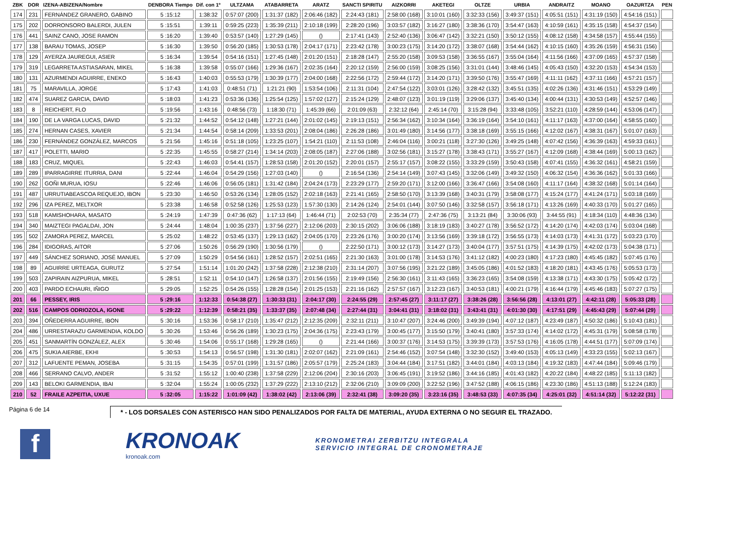| ZBK | DOR | IZENA-ABIZENA/Nombre | DENBORA Tiempo | Dif. con 1º | ULTZAMA | ATABARRETA | ARATZ | SANCTI SPIRITU | AIZKORRI | AKETEGI | OLTZE | URBIA | ANDRAITZ | MOANO | OAZURTZA | PEN |
| --- | --- | --- | --- | --- | --- | --- | --- | --- | --- | --- | --- | --- | --- | --- | --- | --- |
| 174 | 231 | FERNÁNDEZ GRANERO, GABINO | 5 :15:12 | 1:38:32 | 0:57:07 (200) | 1:31:37 (182) | 2:06:46 (182) | 2:24:43 (181) | 2:58:00 (168) | 3:10:01 (160) | 3:32:33 (156) | 3:49:37 (151) | 4:05:51 (151) | 4:31:19 (150) | 4:54:16 (151) | |
| 175 | 202 | DORRONSORO BALERDI, JULEN | 5 :15:51 | 1:39:11 | 0:59:25 (223) | 1:35:39 (211) | 2:10:18 (199) | 2:28:20 (196) | 3:03:57 (182) | 3:16:27 (180) | 3:38:36 (170) | 3:54:47 (163) | 4:10:59 (161) | 4:35:15 (158) | 4:54:37 (154) | |
| 176 | 441 | SAINZ CANO, JOSE RAMON | 5 :16:20 | 1:39:40 | 0:53:57 (140) | 1:27:29 (145) | () | 2:17:41 (143) | 2:52:40 (136) | 3:06:47 (142) | 3:32:21 (150) | 3:50:12 (155) | 4:08:12 (158) | 4:34:58 (157) | 4:55:44 (155) | |
| 177 | 138 | BARAU TOMAS, JOSEP | 5 :16:30 | 1:39:50 | 0:56:20 (185) | 1:30:53 (178) | 2:04:17 (171) | 2:23:42 (178) | 3:00:23 (175) | 3:14:20 (172) | 3:38:07 (168) | 3:54:44 (162) | 4:10:15 (160) | 4:35:26 (159) | 4:56:31 (156) | |
| 178 | 129 | AYERZA JAUREGUI, ASIER | 5 :16:34 | 1:39:54 | 0:54:16 (151) | 1:27:45 (148) | 2:01:20 (151) | 2:18:28 (147) | 2:55:20 (158) | 3:09:53 (158) | 3:36:55 (167) | 3:55:04 (164) | 4:11:56 (166) | 4:37:09 (165) | 4:57:37 (158) | |
| 179 | 319 | LEGARRETA ASTIASARAN, MIKEL | 5 :16:38 | 1:39:58 | 0:55:07 (166) | 1:29:36 (167) | 2:02:35 (164) | 2:20:12 (159) | 2:56:00 (159) | 3:08:25 (156) | 3:31:01 (144) | 3:48:46 (145) | 4:05:43 (150) | 4:32:20 (153) | 4:54:34 (153) | |
| 180 | 131 | AZURMENDI AGUIRRE, ENEKO | 5 :16:43 | 1:40:03 | 0:55:53 (179) | 1:30:39 (177) | 2:04:00 (168) | 2:22:56 (172) | 2:59:44 (172) | 3:14:20 (171) | 3:39:50 (176) | 3:55:47 (169) | 4:11:11 (162) | 4:37:11 (166) | 4:57:21 (157) | |
| 181 | 75 | MARAVILLA, JORGE | 5 :17:43 | 1:41:03 | 0:48:51 (71) | 1:21:21 (90) | 1:53:54 (106) | 2:11:31 (104) | 2:47:54 (122) | 3:03:01 (126) | 3:28:42 (132) | 3:45:51 (135) | 4:02:26 (136) | 4:31:46 (151) | 4:53:29 (149) | |
| 182 | 474 | SUAREZ GARCIA, DAVID | 5 :18:03 | 1:41:23 | 0:53:36 (136) | 1:25:54 (125) | 1:57:02 (127) | 2:15:24 (129) | 2:48:07 (123) | 3:01:19 (119) | 3:29:06 (137) | 3:45:40 (134) | 4:00:44 (131) | 4:30:53 (149) | 4:52:57 (146) | |
| 183 | 8 | REICHERT, FLO | 5 :19:56 | 1:43:16 | 0:48:56 (73) | 1:18:30 (71) | 1:45:39 (66) | 2:01:09 (63) | 2:32:12 (64) | 2:45:14 (70) | 3:15:28 (94) | 3:33:48 (105) | 3:52:21 (110) | 4:28:59 (144) | 4:53:06 (147) | |
| 184 | 190 | DE LA VARGA LUCAS, DAVID | 5 :21:32 | 1:44:52 | 0:54:12 (148) | 1:27:21 (144) | 2:01:02 (145) | 2:19:13 (151) | 2:56:34 (162) | 3:10:34 (164) | 3:36:19 (164) | 3:54:10 (161) | 4:11:17 (163) | 4:37:00 (164) | 4:58:55 (160) | |
| 185 | 274 | HERNAN CASES, XAVIER | 5 :21:34 | 1:44:54 | 0:58:14 (209) | 1:33:53 (201) | 2:08:04 (186) | 2:26:28 (186) | 3:01:49 (180) | 3:14:56 (177) | 3:38:18 (169) | 3:55:15 (166) | 4:12:02 (167) | 4:38:31 (167) | 5:01:07 (163) | |
| 186 | 230 | FERNÁNDEZ GONZÁLEZ, MARCOS | 5 :21:56 | 1:45:16 | 0:51:18 (105) | 1:23:25 (107) | 1:54:21 (110) | 2:11:53 (108) | 2:46:04 (116) | 3:00:21 (118) | 3:27:30 (126) | 3:49:25 (148) | 4:07:42 (156) | 4:36:39 (163) | 4:59:33 (161) | |
| 187 | 417 | POLETTI, MARIO | 5 :22:35 | 1:45:55 | 0:58:27 (214) | 1:34:14 (203) | 2:08:05 (187) | 2:27:06 (188) | 3:02:56 (181) | 3:15:27 (178) | 3:38:43 (171) | 3:55:27 (167) | 4:12:09 (168) | 4:38:44 (169) | 5:00:13 (162) | |
| 188 | 183 | CRUZ, MIQUEL | 5 :22:43 | 1:46:03 | 0:54:41 (157) | 1:28:53 (158) | 2:01:20 (152) | 2:20:01 (157) | 2:55:17 (157) | 3:08:22 (155) | 3:33:29 (159) | 3:50:43 (158) | 4:07:41 (155) | 4:36:32 (161) | 4:58:21 (159) | |
| 189 | 289 | IPARRAGIRRE ITURRIA, DANI | 5 :22:44 | 1:46:04 | 0:54:29 (156) | 1:27:03 (140) | () | 2:16:54 (136) | 2:54:14 (149) | 3:07:43 (145) | 3:32:06 (149) | 3:49:32 (150) | 4:06:32 (154) | 4:36:36 (162) | 5:01:33 (166) | |
| 190 | 262 | GOÑI MURUA, IOSU | 5 :22:46 | 1:46:06 | 0:56:05 (181) | 1:31:42 (184) | 2:04:24 (173) | 2:23:29 (177) | 2:59:20 (171) | 3:12:00 (166) | 3:36:47 (166) | 3:54:08 (160) | 4:11:17 (164) | 4:38:32 (168) | 5:01:14 (164) | |
| 191 | 487 | URRUTIABEASCOA REQUEJO, IBON | 5 :23:30 | 1:46:50 | 0:53:26 (134) | 1:28:05 (152) | 2:02:18 (163) | 2:21:41 (165) | 2:58:50 (170) | 3:13:39 (168) | 3:40:31 (179) | 3:58:08 (177) | 4:15:24 (177) | 4:41:24 (171) | 5:03:18 (169) | |
| 192 | 296 | IZA PEREZ, MELTXOR | 5 :23:38 | 1:46:58 | 0:52:58 (126) | 1:25:53 (123) | 1:57:30 (130) | 2:14:26 (124) | 2:54:01 (144) | 3:07:50 (146) | 3:32:58 (157) | 3:56:18 (171) | 4:13:26 (169) | 4:40:33 (170) | 5:01:27 (165) | |
| 193 | 518 | KAMISHOHARA, MASATO | 5 :24:19 | 1:47:39 | 0:47:36 (62) | 1:17:13 (64) | 1:46:44 (71) | 2:02:53 (70) | 2:35:34 (77) | 2:47:36 (75) | 3:13:21 (84) | 3:30:06 (93) | 3:44:55 (91) | 4:18:34 (110) | 4:48:36 (134) | |
| 194 | 340 | MAIZTEGI PAGALDAI, JON | 5 :24:44 | 1:48:04 | 1:00:35 (237) | 1:37:56 (227) | 2:12:06 (203) | 2:30:15 (202) | 3:06:06 (188) | 3:18:19 (183) | 3:40:27 (178) | 3:56:52 (172) | 4:14:20 (174) | 4:42:03 (174) | 5:03:04 (168) | |
| 195 | 502 | ZAMORA PEREZ, MARCEL | 5 :25:02 | 1:48:22 | 0:53:45 (137) | 1:29:13 (162) | 2:04:05 (170) | 2:23:26 (176) | 3:00:20 (174) | 3:13:56 (169) | 3:39:18 (172) | 3:56:55 (173) | 4:14:03 (173) | 4:41:31 (172) | 5:03:23 (170) | |
| 196 | 284 | IDIGORAS, AITOR | 5 :27:06 | 1:50:26 | 0:56:29 (190) | 1:30:56 (179) | () | 2:22:50 (171) | 3:00:12 (173) | 3:14:27 (173) | 3:40:04 (177) | 3:57:51 (175) | 4:14:39 (175) | 4:42:02 (173) | 5:04:38 (171) | |
| 197 | 449 | SÁNCHEZ SORIANO, JOSÉ MANUEL | 5 :27:09 | 1:50:29 | 0:54:56 (161) | 1:28:52 (157) | 2:02:51 (165) | 2:21:30 (163) | 3:01:00 (178) | 3:14:53 (176) | 3:41:12 (182) | 4:00:23 (180) | 4:17:23 (180) | 4:45:45 (182) | 5:07:45 (176) | |
| 198 | 89 | AGUIRRE URTEAGA, GURUTZ | 5 :27:54 | 1:51:14 | 1:01:20 (242) | 1:37:58 (228) | 2:12:38 (210) | 2:31:14 (207) | 3:07:56 (195) | 3:21:22 (189) | 3:45:05 (186) | 4:01:52 (183) | 4:18:20 (181) | 4:43:45 (176) | 5:05:53 (173) | |
| 199 | 503 | ZAPIRAIN AIZPURUA, MIKEL | 5 :28:51 | 1:52:11 | 0:54:10 (147) | 1:26:58 (137) | 2:01:56 (155) | 2:19:49 (156) | 2:56:30 (161) | 3:11:43 (165) | 3:36:23 (165) | 3:54:08 (159) | 4:13:38 (171) | 4:43:30 (175) | 5:05:42 (172) | |
| 200 | 403 | PARDO ECHAURI, IÑIGO | 5 :29:05 | 1:52:25 | 0:54:26 (155) | 1:28:28 (154) | 2:01:25 (153) | 2:21:16 (162) | 2:57:57 (167) | 3:12:23 (167) | 3:40:53 (181) | 4:00:21 (179) | 4:16:44 (179) | 4:45:46 (183) | 5:07:27 (175) | |
| 201 | 66 | PESSEY, IRIS | 5 :29:16 | 1:12:33 | 0:54:38 (27) | 1:30:33 (31) | 2:04:17 (30) | 2:24:55 (29) | 2:57:45 (27) | 3:11:17 (27) | 3:38:26 (28) | 3:56:56 (28) | 4:13:01 (27) | 4:42:11 (28) | 5:05:33 (28) | |
| 202 | 516 | CAMPOS ODRIOZOLA, IGONE | 5 :29:22 | 1:12:39 | 0:58:21 (35) | 1:33:37 (35) | 2:07:48 (34) | 2:27:44 (31) | 3:04:41 (31) | 3:18:02 (31) | 3:43:41 (31) | 4:01:30 (30) | 4:17:51 (29) | 4:45:43 (29) | 5:07:44 (29) | |
| 203 | 394 | OÑEDERRA AGUIRRE, IBON | 5 :30:16 | 1:53:36 | 0:58:17 (210) | 1:35:47 (212) | 2:12:35 (209) | 2:32:11 (211) | 3:10:47 (207) | 3:24:46 (200) | 3:49:39 (194) | 4:07:12 (187) | 4:23:49 (187) | 4:50:32 (186) | 5:10:43 (181) | |
| 204 | 486 | URRESTARAZU GARMENDIA, KOLDO | 5 :30:26 | 1:53:46 | 0:56:26 (189) | 1:30:23 (175) | 2:04:36 (175) | 2:23:43 (179) | 3:00:45 (177) | 3:15:50 (179) | 3:40:41 (180) | 3:57:33 (174) | 4:14:02 (172) | 4:45:31 (179) | 5:08:58 (178) | |
| 205 | 451 | SANMARTÍN GONZÁLEZ, ALEX | 5 :30:46 | 1:54:06 | 0:55:17 (168) | 1:29:28 (165) | () | 2:21:44 (166) | 3:00:37 (176) | 3:14:53 (175) | 3:39:39 (173) | 3:57:53 (176) | 4:16:05 (178) | 4:44:51 (177) | 5:07:09 (174) | |
| 206 | 475 | SUKIA AIERBE, EKHI | 5 :30:53 | 1:54:13 | 0:56:57 (198) | 1:31:30 (181) | 2:02:07 (162) | 2:21:09 (161) | 2:54:46 (152) | 3:07:54 (148) | 3:32:30 (152) | 3:49:40 (153) | 4:05:13 (149) | 4:33:23 (155) | 5:02:13 (167) | |
| 207 | 312 | LAFUENTE PEMAN, JOSEBA | 5 :31:15 | 1:54:35 | 0:57:01 (199) | 1:31:57 (186) | 2:05:57 (179) | 2:25:24 (183) | 3:04:44 (184) | 3:17:51 (182) | 3:44:01 (184) | 4:03:13 (184) | 4:19:32 (183) | 4:47:44 (184) | 5:09:46 (179) | |
| 208 | 466 | SERRANO CALVO, ANDER | 5 :31:52 | 1:55:12 | 1:00:40 (238) | 1:37:58 (229) | 2:12:06 (204) | 2:30:16 (203) | 3:06:45 (191) | 3:19:52 (186) | 3:44:16 (185) | 4:01:43 (182) | 4:20:22 (184) | 4:48:22 (185) | 5:11:13 (182) | |
| 209 | 143 | BELOKI GARMENDIA, IBAI | 5 :32:04 | 1:55:24 | 1:00:05 (232) | 1:37:29 (222) | 2:13:10 (212) | 2:32:06 (210) | 3:09:09 (200) | 3:22:52 (196) | 3:47:52 (188) | 4:06:15 (186) | 4:23:30 (186) | 4:51:13 (188) | 5:12:24 (183) | |
| 210 | 52 | FRAILE AZPEITIA, UXUE | 5 :32:05 | 1:15:22 | 1:01:09 (42) | 1:38:02 (42) | 2:13:06 (39) | 2:32:41 (38) | 3:09:20 (35) | 3:23:16 (35) | 3:48:53 (33) | 4:07:35 (34) | 4:25:01 (32) | 4:51:14 (32) | 5:12:22 (31) | |
Página 6 de 14
* - LOS DORSALES CON ASTERISCO HAN SIDO PENALIZADOS POR FALTA DE MATERIAL, AYUDA EXTERNA O NO SEGUIR EL TRAZADO.
f
KRONOAK
kronoak.com
KRONOMETRAI ZERBITZU INTEGRALA
SERVICIO INTEGRAL DE CRONOMETRAJE